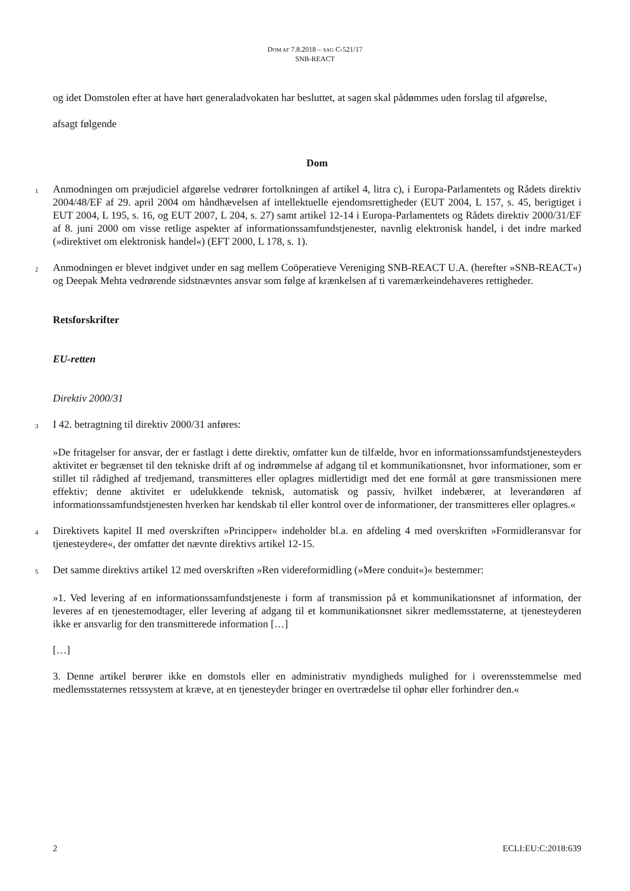DOM AF 7.8.2018 – SAG C-521/17
SNB-REACT
og idet Domstolen efter at have hørt generaladvokaten har besluttet, at sagen skal pådømmes uden forslag til afgørelse,
afsagt følgende
Dom
1
Anmodningen om præjudiciel afgørelse vedrører fortolkningen af artikel 4, litra c), i Europa-Parlamentets og Rådets direktiv 2004/48/EF af 29. april 2004 om håndhævelsen af intellektuelle ejendomsrettigheder (EUT 2004, L 157, s. 45, berigtiget i EUT 2004, L 195, s. 16, og EUT 2007, L 204, s. 27) samt artikel 12-14 i Europa-Parlamentets og Rådets direktiv 2000/31/EF af 8. juni 2000 om visse retlige aspekter af informationssamfundstjenester, navnlig elektronisk handel, i det indre marked (»direktivet om elektronisk handel«) (EFT 2000, L 178, s. 1).
2
Anmodningen er blevet indgivet under en sag mellem Coöperatieve Vereniging SNB-REACT U.A. (herefter »SNB-REACT«) og Deepak Mehta vedrørende sidstnævntes ansvar som følge af krænkelsen af ti varemærkeindehaveres rettigheder.
Retsforskrifter
EU-retten
Direktiv 2000/31
3
I 42. betragtning til direktiv 2000/31 anføres:
»De fritagelser for ansvar, der er fastlagt i dette direktiv, omfatter kun de tilfælde, hvor en informationssamfundstjenesteyders aktivitet er begrænset til den tekniske drift af og indrømmelse af adgang til et kommunikationsnet, hvor informationer, som er stillet til rådighed af tredjemand, transmitteres eller oplagres midlertidigt med det ene formål at gøre transmissionen mere effektiv; denne aktivitet er udelukkende teknisk, automatisk og passiv, hvilket indebærer, at leverandøren af informationssamfundstjenesten hverken har kendskab til eller kontrol over de informationer, der transmitteres eller oplagres.«
4
Direktivets kapitel II med overskriften »Principper« indeholder bl.a. en afdeling 4 med overskriften »Formidleransvar for tjenesteydere«, der omfatter det nævnte direktivs artikel 12-15.
5
Det samme direktivs artikel 12 med overskriften »Ren videreformidling (»Mere conduit«)« bestemmer:
»1. Ved levering af en informationssamfundstjeneste i form af transmission på et kommunikationsnet af information, der leveres af en tjenestemodtager, eller levering af adgang til et kommunikationsnet sikrer medlemsstaterne, at tjenesteyderen ikke er ansvarlig for den transmitterede information […]
[…]
3. Denne artikel berører ikke en domstols eller en administrativ myndigheds mulighed for i overensstemmelse med medlemsstaternes retssystem at kræve, at en tjenesteyder bringer en overtrædelse til ophør eller forhindrer den.«
2 ECLI:EU:C:2018:639